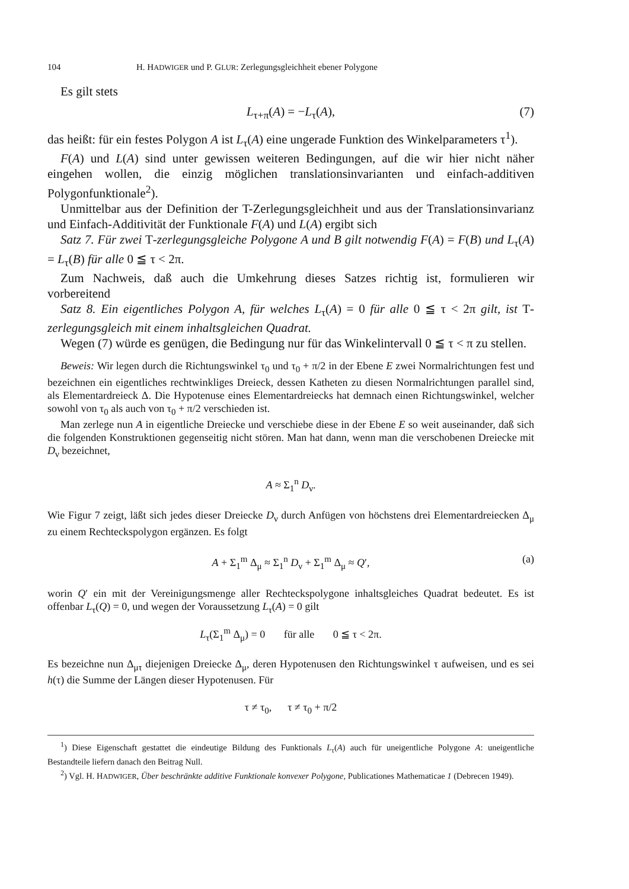104 H. HADWIGER und P. GLUR: Zerlegungsgleichheit ebener Polygone
Es gilt stets
L<sub>τ+π</sub>(A) = −L<sub>τ</sub>(A), (7)
das heißt: für ein festes Polygon A ist L<sub>τ</sub>(A) eine ungerade Funktion des Winkel­parameters τ<sup>1</sup>).
F(A) und L(A) sind unter gewissen weiteren Bedingungen, auf die wir hier nicht näher eingehen wollen, die einzig möglichen translationsinvarianten und einfach-additiven Polygonfunktionale<sup>2</sup>).
Unmittelbar aus der Definition der T-Zerlegungsgleichheit und aus der Transla­tionsinvarianz und Einfach-Additivität der Funktionale F(A) und L(A) ergibt sich
Satz 7. Für zwei T-zerlegungsgleiche Polygone A und B gilt notwendig F(A) = F(B) und L<sub>τ</sub>(A) = L<sub>τ</sub>(B) für alle 0 ≦ τ < 2π.
Zum Nachweis, daß auch die Umkehrung dieses Satzes richtig ist, formulieren wir vorbereitend
Satz 8. Ein eigentliches Polygon A, für welches L<sub>τ</sub>(A) = 0 für alle 0 ≦ τ < 2π gilt, ist T-zerlegungsgleich mit einem inhaltsgleichen Quadrat.
Wegen (7) würde es genügen, die Bedingung nur für das Winkelintervall 0 ≦ τ < π zu stellen.
Beweis: Wir legen durch die Richtungswinkel τ<sub>0</sub> und τ<sub>0</sub> + π/2 in der Ebene E zwei Normalrichtungen fest und bezeichnen ein eigentliches rechtwinkliges Dreieck, dessen Katheten zu diesen Normalrichtungen parallel sind, als Elementardreieck Δ. Die Hypotenuse eines Elementardreiecks hat demnach einen Richtungswinkel, welcher sowohl von τ<sub>0</sub> als auch von τ<sub>0</sub> + π/2 verschieden ist.
Man zerlege nun A in eigentliche Dreiecke und verschiebe diese in der Ebene E so weit auseinander, daß sich die folgenden Konstruktionen gegenseitig nicht stören. Man hat dann, wenn man die verschobenen Dreiecke mit D<sub>ν</sub> bezeichnet,
A ≈ Σ<sub>1</sub><sup>n</sup> D<sub>ν</sub>.
Wie Figur 7 zeigt, läßt sich jedes dieser Dreiecke D<sub>ν</sub> durch Anfügen von höchstens drei Elementardreiecken Δ<sub>μ</sub> zu einem Rechteckspolygon ergänzen. Es folgt
A + Σ<sub>1</sub><sup>m</sup> Δ<sub>μ</sub> ≈ Σ<sub>1</sub><sup>n</sup> D<sub>ν</sub> + Σ<sub>1</sub><sup>m</sup> Δ<sub>μ</sub> ≈ Q′, (a)
worin Q′ ein mit der Vereinigungsmenge aller Rechteckspolygone inhaltsgleiches Quadrat bedeutet. Es ist offenbar L<sub>τ</sub>(Q) = 0, und wegen der Voraussetzung L<sub>τ</sub>(A) = 0 gilt
L<sub>τ</sub>(Σ<sub>1</sub><sup>m</sup> Δ<sub>μ</sub>) = 0 für alle 0 ≦ τ < 2π.
Es bezeichne nun Δ<sub>μτ</sub> diejenigen Dreiecke Δ<sub>μ</sub>, deren Hypotenusen den Richtungswinkel τ aufweisen, und es sei h(τ) die Summe der Längen dieser Hypotenusen. Für
τ ≠ τ<sub>0</sub>, τ ≠ τ<sub>0</sub> + π/2
<sup>1</sup>) Diese Eigenschaft gestattet die eindeutige Bildung des Funktionals L<sub>τ</sub>(A) auch für uneigentliche Polygone A: uneigentliche Bestandteile liefern danach den Beitrag Null.
<sup>2</sup>) Vgl. H. HADWIGER, Über beschränkte additive Funktionale konvexer Polygone, Publicationes Mathe­maticae 1 (Debrecen 1949).